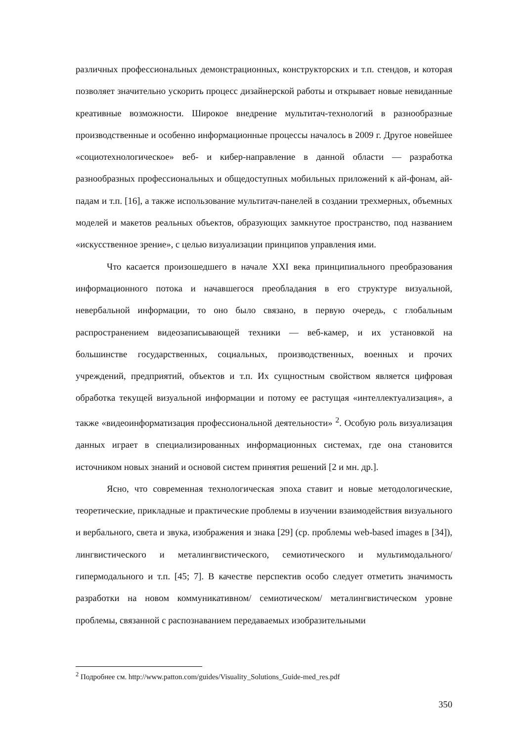различных профессиональных демонстрационных, конструкторских и т.п. стендов, и которая позволяет значительно ускорить процесс дизайнерской работы и открывает новые невиданные креативные возможности. Широкое внедрение мультитач-технологий в разнообразные производственные и особенно информационные процессы началось в 2009 г. Другое новейшее «социотехнологическое» веб- и кибер-направление в данной области — разработка разнообразных профессиональных и общедоступных мобильных приложений к ай-фонам, ай-падам и т.п. [16], а также использование мультитач-панелей в создании трехмерных, объемных моделей и макетов реальных объектов, образующих замкнутое пространство, под названием «искусственное зрение», с целью визуализации принципов управления ими.
Что касается произошедшего в начале XXI века принципиального преобразования информационного потока и начавшегося преобладания в его структуре визуальной, невербальной информации, то оно было связано, в первую очередь, с глобальным распространением видеозаписывающей техники — веб-камер, и их установкой на большинстве государственных, социальных, производственных, военных и прочих учреждений, предприятий, объектов и т.п. Их сущностным свойством является цифровая обработка текущей визуальной информации и потому ее растущая «интеллектуализация», а также «видеоинформатизация профессиональной деятельности» <sup>2</sup>. Особую роль визуализация данных играет в специализированных информационных системах, где она становится источником новых знаний и основой систем принятия решений [2 и мн. др.].
Ясно, что современная технологическая эпоха ставит и новые методологические, теоретические, прикладные и практические проблемы в изучении взаимодействия визуального и вербального, света и звука, изображения и знака [29] (ср. проблемы web-based images в [34]), лингвистического и металингвистического, семиотического и мультимодального/ гипермодального и т.п. [45; 7]. В качестве перспектив особо следует отметить значимость разработки на новом коммуникативном/ семиотическом/ металингвистическом уровне проблемы, связанной с распознаванием передаваемых изобразительными
<sup>2</sup> Подробнее см. http://www.patton.com/guides/Visuality_Solutions_Guide-med_res.pdf
350